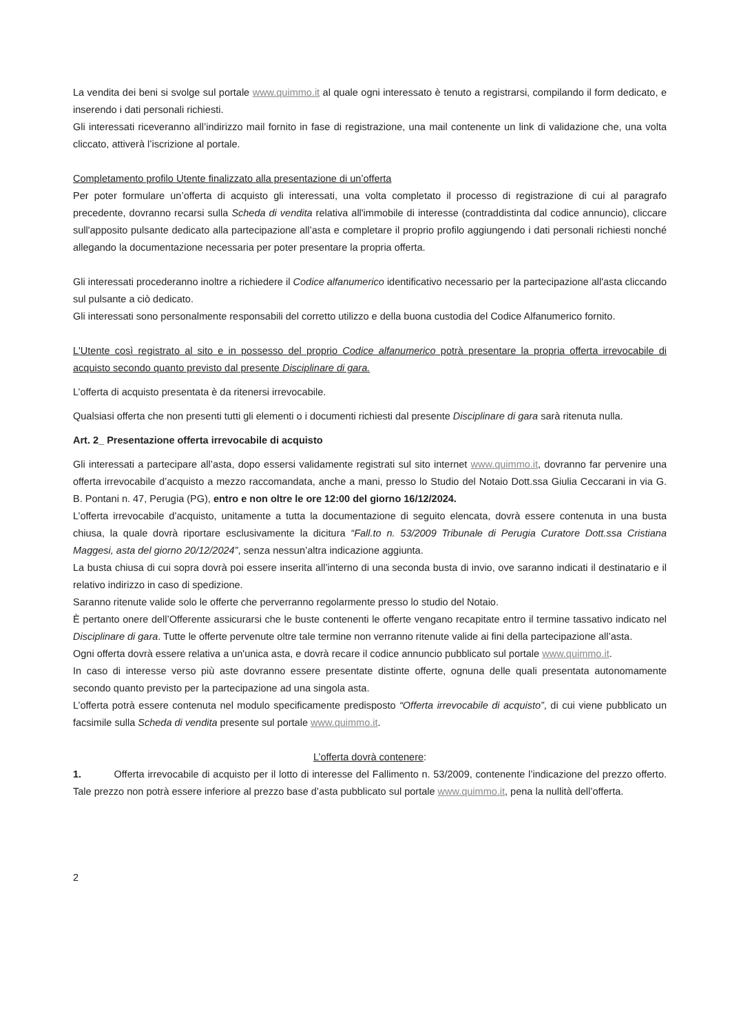La vendita dei beni si svolge sul portale www.quimmo.it al quale ogni interessato è tenuto a registrarsi, compilando il form dedicato, e inserendo i dati personali richiesti.
Gli interessati riceveranno all’indirizzo mail fornito in fase di registrazione, una mail contenente un link di validazione che, una volta cliccato, attiverà l’iscrizione al portale.
Completamento profilo Utente finalizzato alla presentazione di un’offerta
Per poter formulare un’offerta di acquisto gli interessati, una volta completato il processo di registrazione di cui al paragrafo precedente, dovranno recarsi sulla Scheda di vendita relativa all'immobile di interesse (contraddistinta dal codice annuncio), cliccare sull'apposito pulsante dedicato alla partecipazione all’asta e completare il proprio profilo aggiungendo i dati personali richiesti nonché allegando la documentazione necessaria per poter presentare la propria offerta.
Gli interessati procederanno inoltre a richiedere il Codice alfanumerico identificativo necessario per la partecipazione all'asta cliccando sul pulsante a ciò dedicato.
Gli interessati sono personalmente responsabili del corretto utilizzo e della buona custodia del Codice Alfanumerico fornito.
L'Utente così registrato al sito e in possesso del proprio Codice alfanumerico potrà presentare la propria offerta irrevocabile di acquisto secondo quanto previsto dal presente Disciplinare di gara.
L’offerta di acquisto presentata è da ritenersi irrevocabile.
Qualsiasi offerta che non presenti tutti gli elementi o i documenti richiesti dal presente Disciplinare di gara sarà ritenuta nulla.
Art. 2_ Presentazione offerta irrevocabile di acquisto
Gli interessati a partecipare all’asta, dopo essersi validamente registrati sul sito internet www.quimmo.it, dovranno far pervenire una offerta irrevocabile d’acquisto a mezzo raccomandata, anche a mani, presso lo Studio del Notaio Dott.ssa Giulia Ceccarani in via G. B. Pontani n. 47, Perugia (PG), entro e non oltre le ore 12:00 del giorno 16/12/2024.
L’offerta irrevocabile d’acquisto, unitamente a tutta la documentazione di seguito elencata, dovrà essere contenuta in una busta chiusa, la quale dovrà riportare esclusivamente la dicitura “Fall.to n. 53/2009 Tribunale di Perugia Curatore Dott.ssa Cristiana Maggesi, asta del giorno 20/12/2024”, senza nessun’altra indicazione aggiunta.
La busta chiusa di cui sopra dovrà poi essere inserita all’interno di una seconda busta di invio, ove saranno indicati il destinatario e il relativo indirizzo in caso di spedizione.
Saranno ritenute valide solo le offerte che perverranno regolarmente presso lo studio del Notaio.
È pertanto onere dell’Offerente assicurarsi che le buste contenenti le offerte vengano recapitate entro il termine tassativo indicato nel Disciplinare di gara. Tutte le offerte pervenute oltre tale termine non verranno ritenute valide ai fini della partecipazione all’asta.
Ogni offerta dovrà essere relativa a un'unica asta, e dovrà recare il codice annuncio pubblicato sul portale www.quimmo.it.
In caso di interesse verso più aste dovranno essere presentate distinte offerte, ognuna delle quali presentata autonomamente secondo quanto previsto per la partecipazione ad una singola asta.
L’offerta potrà essere contenuta nel modulo specificamente predisposto “Offerta irrevocabile di acquisto”, di cui viene pubblicato un facsimile sulla Scheda di vendita presente sul portale www.quimmo.it.
L’offerta dovrà contenere:
1. Offerta irrevocabile di acquisto per il lotto di interesse del Fallimento n. 53/2009, contenente l’indicazione del prezzo offerto. Tale prezzo non potrà essere inferiore al prezzo base d’asta pubblicato sul portale www.quimmo.it, pena la nullità dell’offerta.
2